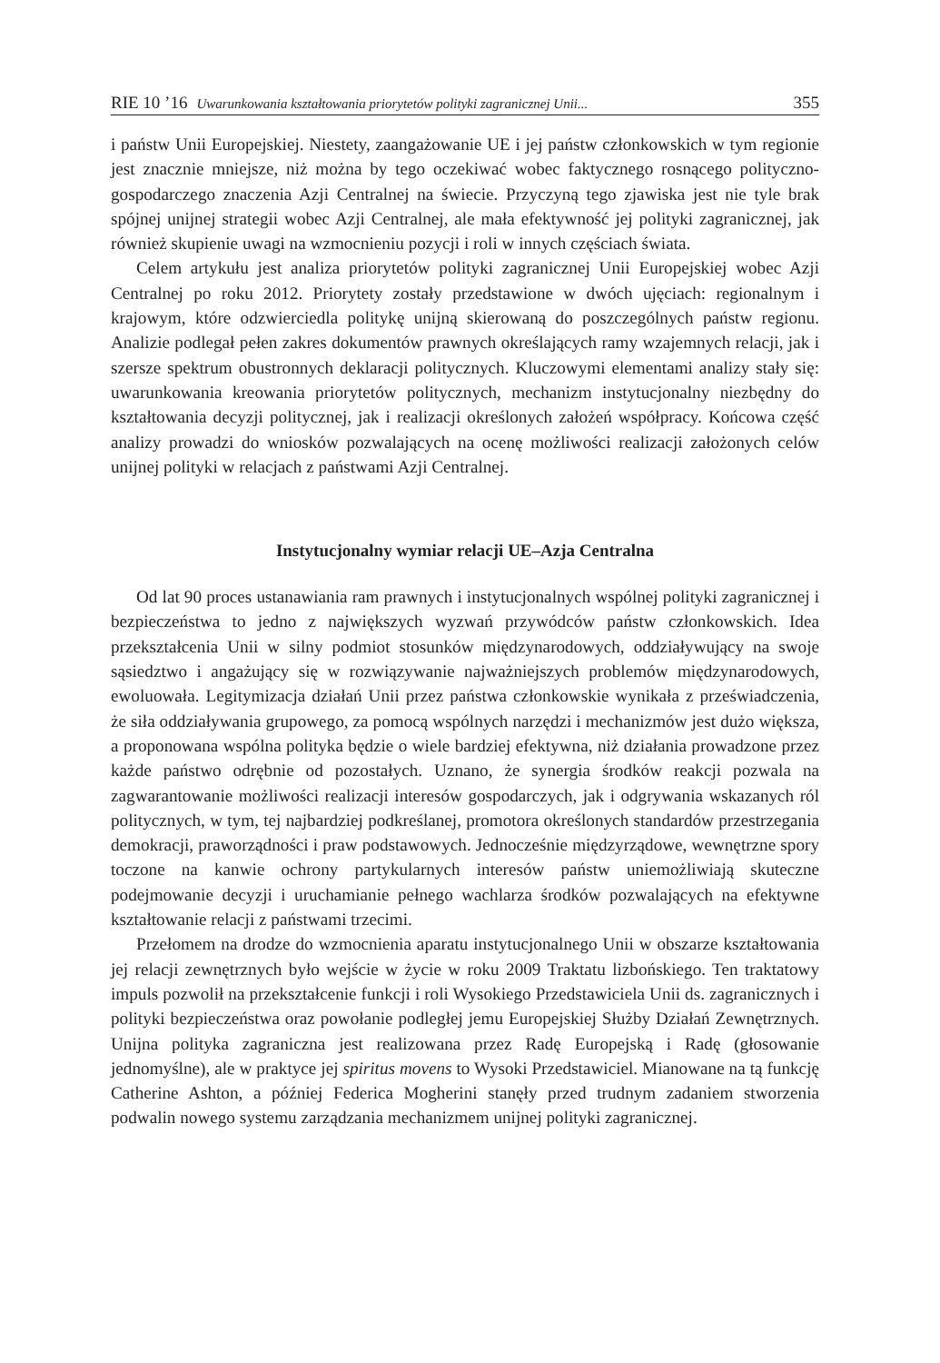RIE 10 ’16 Uwarunkowania kształtowania priorytetów polityki zagranicznej Unii... 355
i państw Unii Europejskiej. Niestety, zaangażowanie UE i jej państw członkowskich w tym regionie jest znacznie mniejsze, niż można by tego oczekiwać wobec faktycznego rosnącego polityczno-gospodarczego znaczenia Azji Centralnej na świecie. Przyczyną tego zjawiska jest nie tyle brak spójnej unijnej strategii wobec Azji Centralnej, ale mała efektywność jej polityki zagranicznej, jak również skupienie uwagi na wzmocnieniu pozycji i roli w innych częściach świata.
Celem artykułu jest analiza priorytetów polityki zagranicznej Unii Europejskiej wobec Azji Centralnej po roku 2012. Priorytety zostały przedstawione w dwóch ujęciach: regionalnym i krajowym, które odzwierciedla politykę unijną skierowaną do poszczególnych państw regionu. Analizie podlegał pełen zakres dokumentów prawnych określających ramy wzajemnych relacji, jak i szersze spektrum obustronnych deklaracji politycznych. Kluczowymi elementami analizy stały się: uwarunkowania kreowania priorytetów politycznych, mechanizm instytucjonalny niezbędny do kształtowania decyzji politycznej, jak i realizacji określonych założeń współpracy. Końcowa część analizy prowadzi do wniosków pozwalających na ocenę możliwości realizacji założonych celów unijnej polityki w relacjach z państwami Azji Centralnej.
Instytucjonalny wymiar relacji UE–Azja Centralna
Od lat 90 proces ustanawiania ram prawnych i instytucjonalnych wspólnej polityki zagranicznej i bezpieczeństwa to jedno z największych wyzwań przywódców państw członkowskich. Idea przekształcenia Unii w silny podmiot stosunków międzynarodowych, oddziaływujący na swoje sąsiedztwo i angażujący się w rozwiązywanie najważniejszych problemów międzynarodowych, ewoluowała. Legitymizacja działań Unii przez państwa członkowskie wynikała z przeświadczenia, że siła oddziaływania grupowego, za pomocą wspólnych narzędzi i mechanizmów jest dużo większa, a proponowana wspólna polityka będzie o wiele bardziej efektywna, niż działania prowadzone przez każde państwo odrębnie od pozostałych. Uznano, że synergia środków reakcji pozwala na zagwarantowanie możliwości realizacji interesów gospodarczych, jak i odgrywania wskazanych ról politycznych, w tym, tej najbardziej podkreślanej, promotora określonych standardów przestrzegania demokracji, praworządności i praw podstawowych. Jednocześnie międzyrządowe, wewnętrzne spory toczone na kanwie ochrony partykularnych interesów państw uniemożliwiają skuteczne podejmowanie decyzji i uruchamianie pełnego wachlarza środków pozwalających na efektywne kształtowanie relacji z państwami trzecimi.
Przełomem na drodze do wzmocnienia aparatu instytucjonalnego Unii w obszarze kształtowania jej relacji zewnętrznych było wejście w życie w roku 2009 Traktatu lizbońskiego. Ten traktatowy impuls pozwolił na przekształcenie funkcji i roli Wysokiego Przedstawiciela Unii ds. zagranicznych i polityki bezpieczeństwa oraz powołanie podległej jemu Europejskiej Służby Działań Zewnętrznych. Unijna polityka zagraniczna jest realizowana przez Radę Europejską i Radę (głosowanie jednomyślne), ale w praktyce jej spiritus movens to Wysoki Przedstawiciel. Mianowane na tą funkcję Catherine Ashton, a później Federica Mogherini stanęły przed trudnym zadaniem stworzenia podwalin nowego systemu zarządzania mechanizmem unijnej polityki zagranicznej.